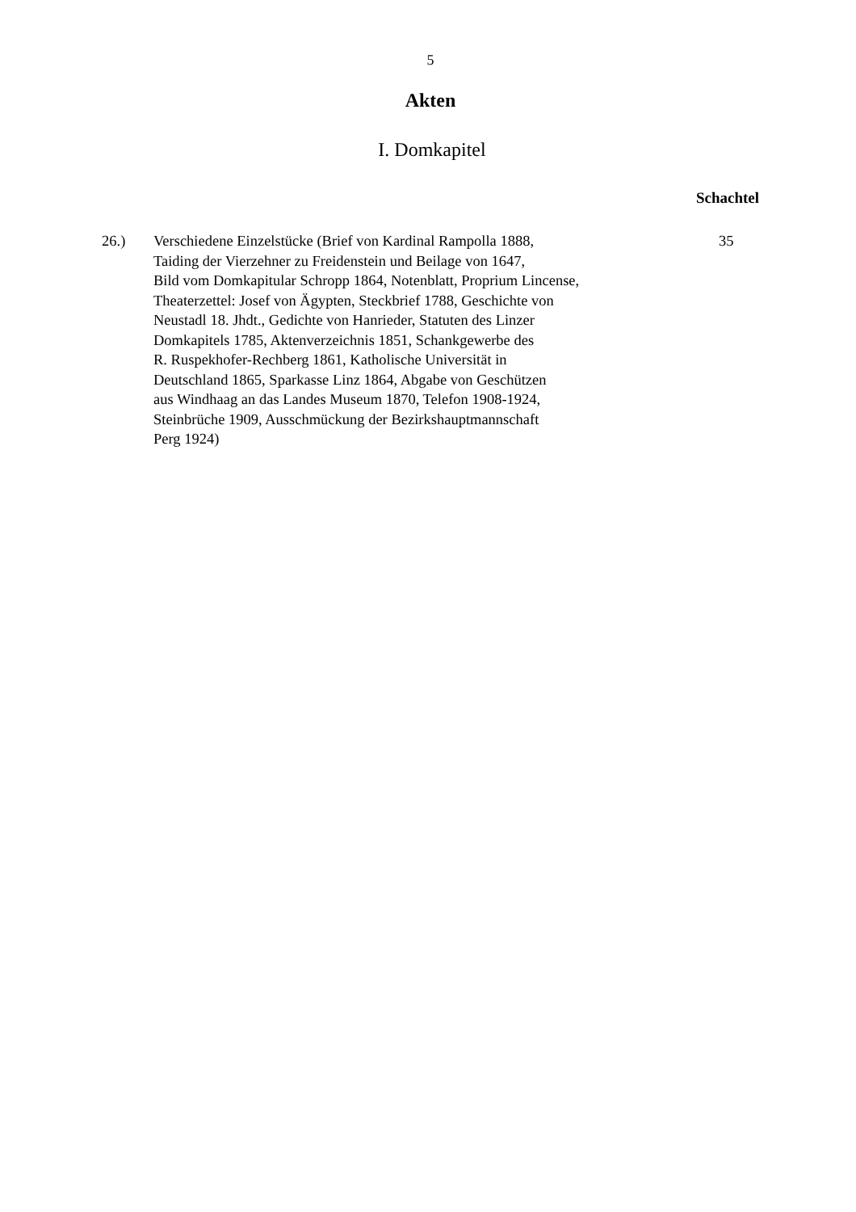5
Akten
I. Domkapitel
Schachtel
26.) Verschiedene Einzelstücke (Brief von Kardinal Rampolla 1888,
Taiding der Vierzehner zu Freidenstein und Beilage von 1647,
Bild vom Domkapitular Schropp 1864, Notenblatt, Proprium Lincense,
Theaterzettel: Josef von Ägypten, Steckbrief 1788, Geschichte von
Neustadl 18. Jhdt., Gedichte von Hanrieder, Statuten des Linzer
Domkapitels 1785, Aktenverzeichnis 1851, Schankgewerbe des
R. Ruspekhofer-Rechberg 1861, Katholische Universität in
Deutschland 1865, Sparkasse Linz 1864, Abgabe von Geschützen
aus Windhaag an das Landes Museum 1870, Telefon 1908-1924,
Steinbrüche 1909, Ausschmückung der Bezirkshauptmannschaft
Perg 1924)
35